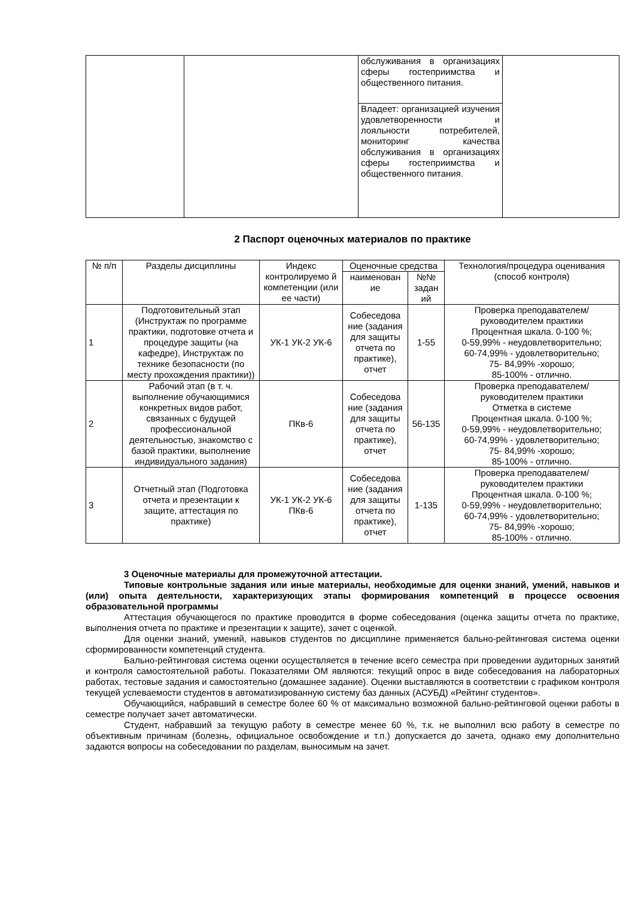| | | обслуживания в организациях сферы гостеприимства и общественного питания. | |
| | | Владеет: организацией изучения удовлетворенности и лояльности потребителей, мониторинг качества обслуживания в организациях сферы гостеприимства и общественного питания. | |
2 Паспорт оценочных материалов по практике
| № п/п | Разделы дисциплины | Индекс контролируемо й компетенции (или ее части) | Оценочные средства | | Технология/процедура оценивания (способ контроля) |
| --- | --- | --- | --- | --- | --- |
| | | | наименован ие | №№ задан ий | |
| 1 | Подготовительный этап (Инструктаж по программе практики, подготовке отчета и процедуре защиты (на кафедре), Инструктаж по технике безопасности (по месту прохождения практики)) | УК-1 УК-2 УК-6 | Собеседова ние (задания для защиты отчета по практике), отчет | 1-55 | Проверка преподавателем/руководителем практики Процентная шкала. 0-100 %; 0-59,99% - неудовлетворительно; 60-74,99% - удовлетворительно; 75- 84,99% -хорошо; 85-100% - отлично. |
| 2 | Рабочий этап (в т. ч. выполнение обучающимися конкретных видов работ, связанных с будущей профессиональной деятельностью, знакомство с базой практики, выполнение индивидуального задания) | ПКв-6 | Собеседова ние (задания для защиты отчета по практике), отчет | 56-135 | Проверка преподавателем/руководителем практики Отметка в системе Процентная шкала. 0-100 %; 0-59,99% - неудовлетворительно; 60-74,99% - удовлетворительно; 75- 84,99% -хорошо; 85-100% - отлично. |
| 3 | Отчетный этап (Подготовка отчета и презентации к защите, аттестация по практике) | УК-1 УК-2 УК-6 ПКв-6 | Собеседова ние (задания для защиты отчета по практике), отчет | 1-135 | Проверка преподавателем/руководителем практики Процентная шкала. 0-100 %; 0-59,99% - неудовлетворительно; 60-74,99% - удовлетворительно; 75- 84,99% -хорошо; 85-100% - отлично. |
3 Оценочные материалы для промежуточной аттестации.
Типовые контрольные задания или иные материалы, необходимые для оценки знаний, умений, навыков и (или) опыта деятельности, характеризующих этапы формирования компетенций в процессе освоения образовательной программы
Аттестация обучающегося по практике проводится в форме собеседования (оценка защиты отчета по практике, выполнения отчета по практике и презентации к защите), зачет с оценкой.
Для оценки знаний, умений, навыков студентов по дисциплине применяется бально-рейтинговая система оценки сформированности компетенций студента.
Бально-рейтинговая система оценки осуществляется в течение всего семестра при проведении аудиторных занятий и контроля самостоятельной работы. Показателями ОМ являются: текущий опрос в виде собеседования на лабораторных работах, тестовые задания и самостоятельно (домашнее задание). Оценки выставляются в соответствии с графиком контроля текущей успеваемости студентов в автоматизированную систему баз данных (АСУБД) «Рейтинг студентов».
Обучающийся, набравший в семестре более 60 % от максимально возможной бально-рейтинговой оценки работы в семестре получает зачет автоматически.
Студент, набравший за текущую работу в семестре менее 60 %, т.к. не выполнил всю работу в семестре по объективным причинам (болезнь, официальное освобождение и т.п.) допускается до зачета, однако ему дополнительно задаются вопросы на собеседовании по разделам, выносимым на зачет.